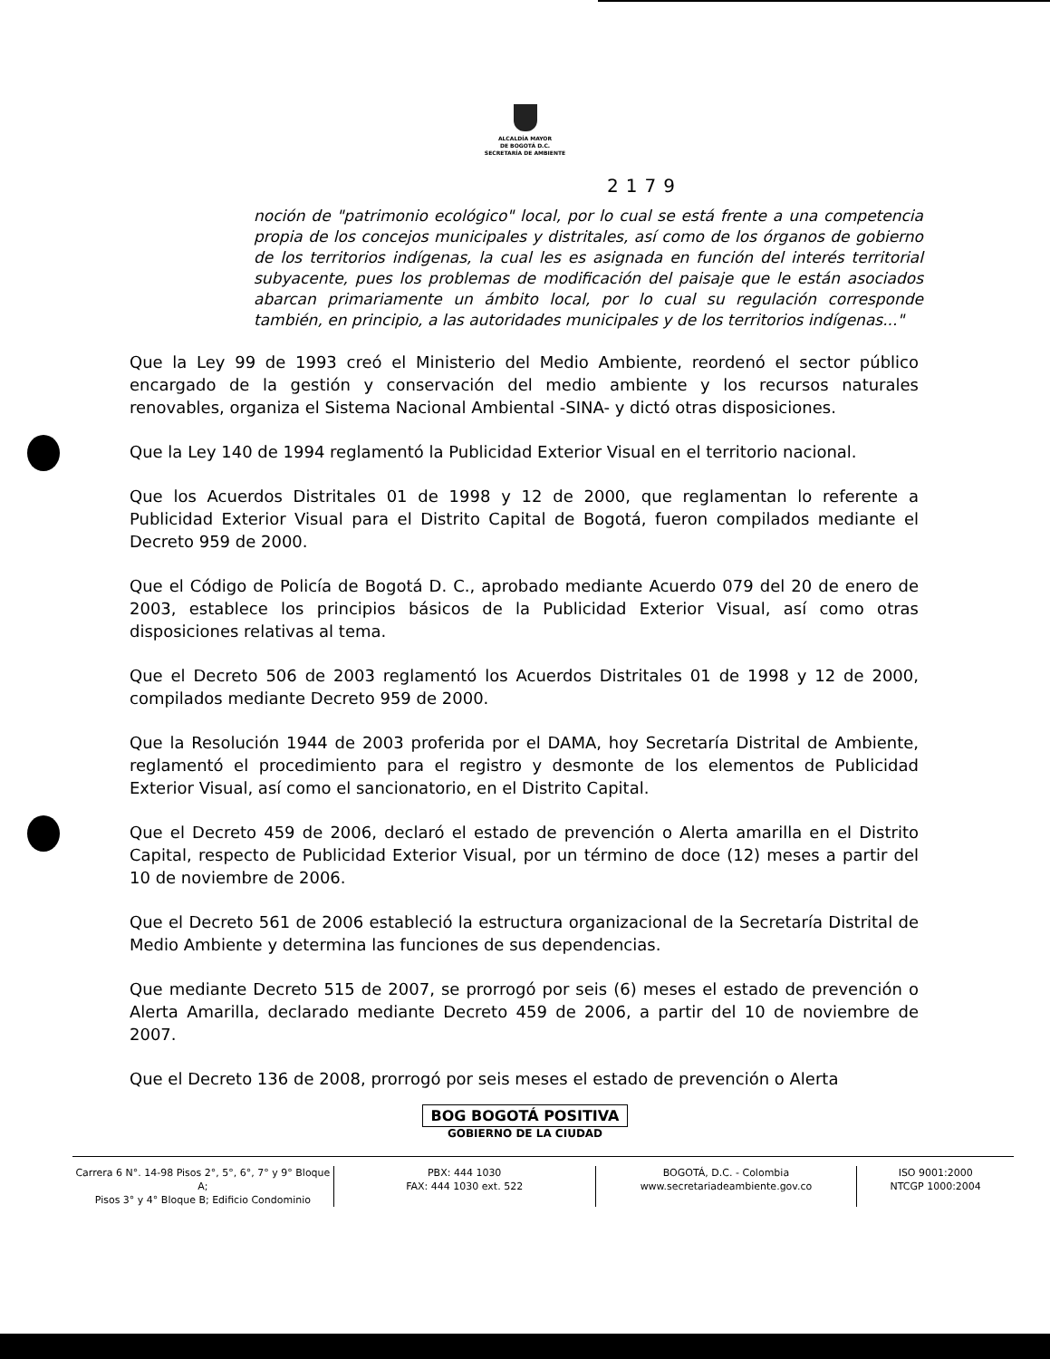ALCALDÍA MAYOR
DE BOGOTÁ D.C.
SECRETARÍA DE AMBIENTE
2179
noción de "patrimonio ecológico" local, por lo cual se está frente a una competencia propia de los concejos municipales y distritales, así como de los órganos de gobierno de los territorios indígenas, la cual les es asignada en función del interés territorial subyacente, pues los problemas de modificación del paisaje que le están asociados abarcan primariamente un ámbito local, por lo cual su regulación corresponde también, en principio, a las autoridades municipales y de los territorios indígenas..."
Que la Ley 99 de 1993 creó el Ministerio del Medio Ambiente, reordenó el sector público encargado de la gestión y conservación del medio ambiente y los recursos naturales renovables, organiza el Sistema Nacional Ambiental -SINA- y dictó otras disposiciones.
Que la Ley 140 de 1994 reglamentó la Publicidad Exterior Visual en el territorio nacional.
Que los Acuerdos Distritales 01 de 1998 y 12 de 2000, que reglamentan lo referente a Publicidad Exterior Visual para el Distrito Capital de Bogotá, fueron compilados mediante el Decreto 959 de 2000.
Que el Código de Policía de Bogotá D. C., aprobado mediante Acuerdo 079 del 20 de enero de 2003, establece los principios básicos de la Publicidad Exterior Visual, así como otras disposiciones relativas al tema.
Que el Decreto 506 de 2003 reglamentó los Acuerdos Distritales 01 de 1998 y 12 de 2000, compilados mediante Decreto 959 de 2000.
Que la Resolución 1944 de 2003 proferida por el DAMA, hoy Secretaría Distrital de Ambiente, reglamentó el procedimiento para el registro y desmonte de los elementos de Publicidad Exterior Visual, así como el sancionatorio, en el Distrito Capital.
Que el Decreto 459 de 2006, declaró el estado de prevención o Alerta amarilla en el Distrito Capital, respecto de Publicidad Exterior Visual, por un término de doce (12) meses a partir del 10 de noviembre de 2006.
Que el Decreto 561 de 2006 estableció la estructura organizacional de la Secretaría Distrital de Medio Ambiente y determina las funciones de sus dependencias.
Que mediante Decreto 515 de 2007, se prorrogó por seis (6) meses el estado de prevención o Alerta Amarilla, declarado mediante Decreto 459 de 2006, a partir del 10 de noviembre de 2007.
Que el Decreto 136 de 2008, prorrogó por seis meses el estado de prevención o Alerta
BOG BOGOTÁ POSITIVA
GOBIERNO DE LA CIUDAD
Carrera 6 N°. 14-98 Pisos 2°, 5°, 6°, 7° y 9° Bloque A;
Pisos 3° y 4° Bloque B; Edificio Condominio
PBX: 444 1030
FAX: 444 1030 ext. 522
BOGOTÁ, D.C. - Colombia
www.secretariadeambiente.gov.co
ISO 9001:2000
NTCGP 1000:2004